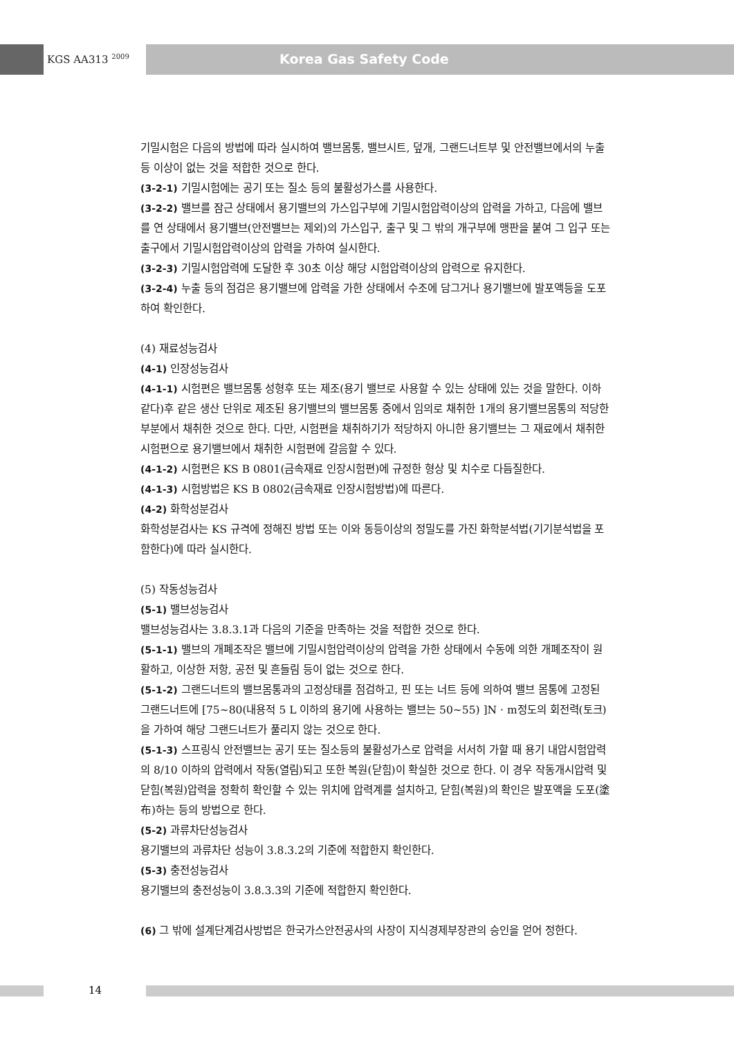KGS AA313 <sup>2009</sup> Korea Gas Safety Code
기밀시험은 다음의 방법에 따라 실시하여 밸브몸통, 밸브시트, 덮개, 그랜드너트부 및 안전밸브에서의 누출 등 이상이 없는 것을 적합한 것으로 한다.
(3-2-1) 기밀시험에는 공기 또는 질소 등의 불활성가스를 사용한다.
(3-2-2) 밸브를 잠근 상태에서 용기밸브의 가스입구부에 기밀시험압력이상의 압력을 가하고, 다음에 밸브를 연 상태에서 용기밸브(안전밸브는 제외)의 가스입구, 출구 및 그 밖의 개구부에 맹판을 붙여 그 입구 또는 출구에서 기밀시험압력이상의 압력을 가하여 실시한다.
(3-2-3) 기밀시험압력에 도달한 후 30초 이상 해당 시험압력이상의 압력으로 유지한다.
(3-2-4) 누출 등의 점검은 용기밸브에 압력을 가한 상태에서 수조에 담그거나 용기밸브에 발포액등을 도포하여 확인한다.
(4) 재료성능검사
(4-1) 인장성능검사
(4-1-1) 시험편은 밸브몸통 성형후 또는 제조(용기 밸브로 사용할 수 있는 상태에 있는 것을 말한다. 이하 같다)후 같은 생산 단위로 제조된 용기밸브의 밸브몸통 중에서 임의로 채취한 1개의 용기밸브몸통의 적당한 부분에서 채취한 것으로 한다. 다만, 시험편을 채취하기가 적당하지 아니한 용기밸브는 그 재료에서 채취한 시험편으로 용기밸브에서 채취한 시험편에 갈음할 수 있다.
(4-1-2) 시험편은 KS B 0801(금속재료 인장시험편)에 규정한 형상 및 치수로 다듬질한다.
(4-1-3) 시험방법은 KS B 0802(금속재료 인장시험방법)에 따른다.
(4-2) 화학성분검사
화학성분검사는 KS 규격에 정해진 방법 또는 이와 동등이상의 정밀도를 가진 화학분석법(기기분석법을 포함한다)에 따라 실시한다.
(5) 작동성능검사
(5-1) 밸브성능검사
밸브성능검사는 3.8.3.1과 다음의 기준을 만족하는 것을 적합한 것으로 한다.
(5-1-1) 밸브의 개폐조작은 밸브에 기밀시험압력이상의 압력을 가한 상태에서 수동에 의한 개폐조작이 원활하고, 이상한 저항, 공전 및 흔들림 등이 없는 것으로 한다.
(5-1-2) 그랜드너트의 밸브몸통과의 고정상태를 점검하고, 핀 또는 너트 등에 의하여 밸브 몸통에 고정된 그랜드너트에 [75~80(내용적 5 L 이하의 용기에 사용하는 밸브는 50~55) ]N · m정도의 회전력(토크)을 가하여 해당 그랜드너트가 풀리지 않는 것으로 한다.
(5-1-3) 스프링식 안전밸브는 공기 또는 질소등의 불활성가스로 압력을 서서히 가할 때 용기 내압시험압력의 8/10 이하의 압력에서 작동(열림)되고 또한 복원(닫힘)이 확실한 것으로 한다. 이 경우 작동개시압력 및 닫힘(복원)압력을 정확히 확인할 수 있는 위치에 압력계를 설치하고, 닫힘(복원)의 확인은 발포액을 도포(塗布)하는 등의 방법으로 한다.
(5-2) 과류차단성능검사
용기밸브의 과류차단 성능이 3.8.3.2의 기준에 적합한지 확인한다.
(5-3) 충전성능검사
용기밸브의 충전성능이 3.8.3.3의 기준에 적합한지 확인한다.
(6) 그 밖에 설계단계검사방법은 한국가스안전공사의 사장이 지식경제부장관의 승인을 얻어 정한다.
14